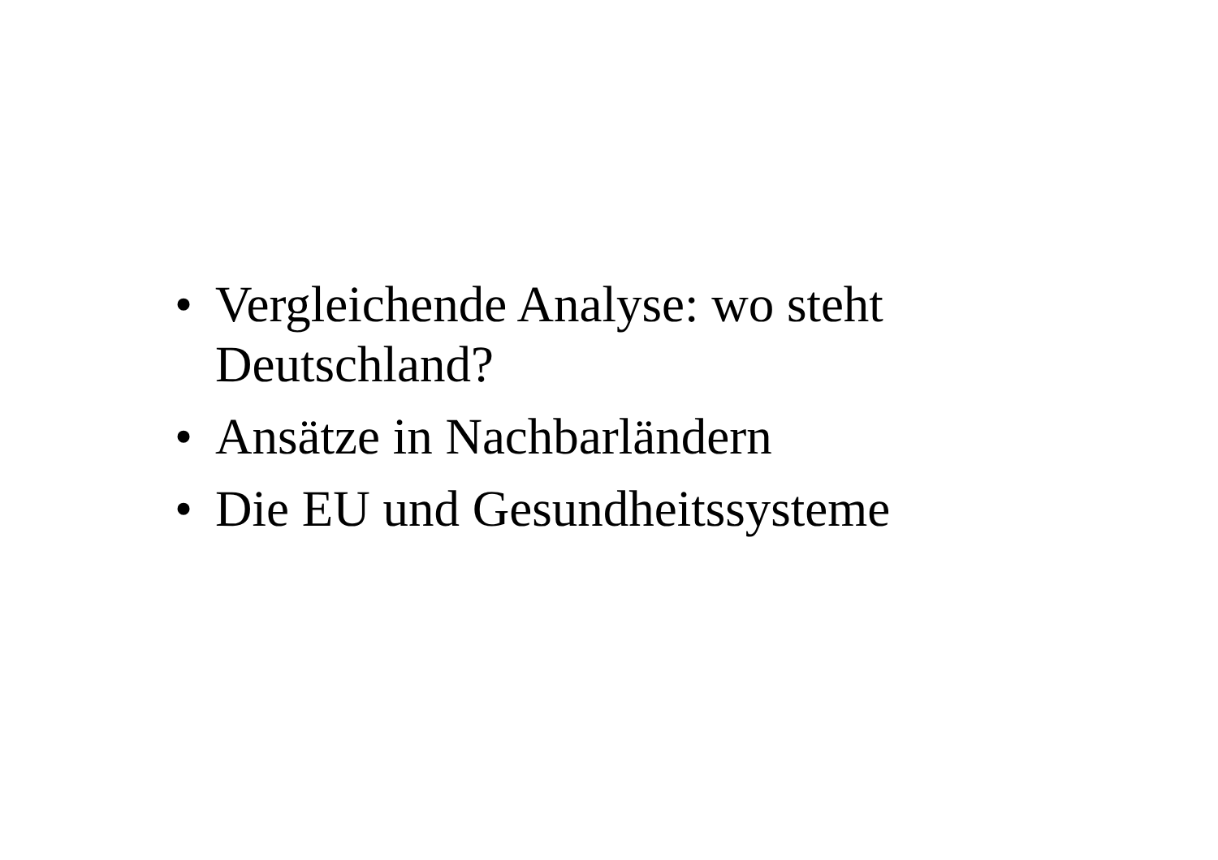• Vergleichende Analyse: wo steht Deutschland?
• Ansätze in Nachbarländern
• Die EU und Gesundheitssysteme